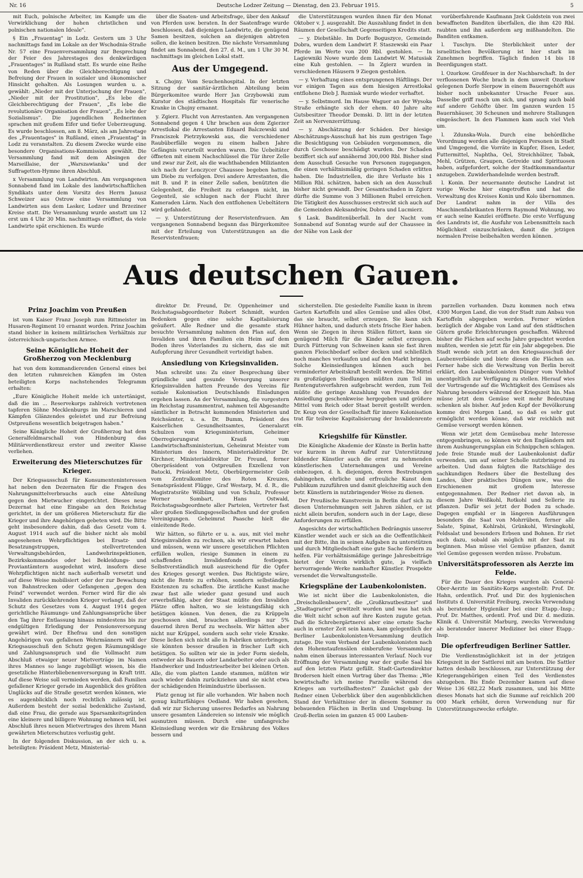Nr. 16 Deutsche Lodzer Zeitung — Dienstag, den 23. Februar 1915. 5
mit Euch, polnische Arbeiter, im Kampfe um die Verwirklichung der hohen christlichen und polnischen nationalen Ideale".
§ Ein „Frauentag" in Lodz. Gestern um 3 Uhr nachmittags fand im Lokale an der Wschodnia-Straße Nr. 57 eine Frauenversammlung zur Besprechung der Feier des Jahrestages des denkwürdigen „Frauentages" in Rußland statt. Es wurde eine Reihe von Reden über die Gleichberechtigung und Befreiung der Frauen in sozialer und ökonomischer Hinsicht gehalten. Als Losungen wurden u. a. gewählt: „Nieder mit der Unterjochung der Frauen", „Nieder mit der Prostitution", „Es lebe die Gleichberechtigung der Frauen", „Es lebe die revolutionäre Organisation der Frauen", „Es lebe der Sozialismus". Die jugendlichen Rednerinnen sprachen mit großem Eifer und tiefer Ueberzeugung. Es wurde beschlossen, am 8. März, als am Jahrestage des „Frauentages" in Rußland, einen „Frauentag" in Lodz zu veranstalten. Zu diesem Zwecke wurde eine besondere Organisations-Kommission gewählt. Die Versammlung fand mit dem Absingen der Marseillaise, der „Warszawianka" und der Suffragetten-Hymne ihren Abschluß.
x Versammlung von Landwirten. Am vergangenen Sonnabend fand im Lokale des landwirtschaftlichen Syndikats unter dem Vorsitz des Herrn Janusz Schweizer aus Ostrow eine Versammlung von Landwirten aus dem Lasker, Lodzer und Brzeziner Kreise statt. Die Versammlung wurde anstatt um 12 erst um 4 Uhr 30 Min. nachmittags eröffnet, da viele Landwirte spät erschienen. Es wurde
über die Saaten- und Arbeitsfrage, über den Ankauf von Pferden usw. beraten. In der Saatenfrage wurde beschlossen, daß diejenigen Landwirte, die genügend Samen besitzen, solchen an diejenigen abtreten sollen, die keinen besitzen. Die nächste Versammlung findet am Sonnabend, den 27. d. M., um 1 Uhr 30 M. nachmittags im gleichen Lokal statt.
Aus der Umgegend.
x. Chojny. Vom Seuchenhospital. In der letzten Sitzung der sanitär-ärztlichen Abteilung beim Bürgerkomitee wurde Herr Jan Grzybowski zum Kurator des städtischen Hospitals für venerische Kranke in Chojny ernannt.
y. Zgierz. Flucht von Arrestanten. Am vergangenen Sonnabend gegen 4 Uhr brachen aus dem Zgierzer Arrestlokal die Arrestanten Eduard Balczewski und Franciszek Pietrzykowski aus, die verschiedener Raubüberfälle wegen zu einem halben Jahre Gefängnis verurteilt worden waren. Die Uebeltäter öffneten mit einem Nachschlüssel die Tür ihrer Zelle und zwar zur Zeit, als die wachthabenden Milizianten sich nach der Lenczycer Chaussee begeben hatten, um Diebe zu verfolgen. Drei andere Arrestanten, die mit B. und P. in einer Zelle saßen, benützten die Gelegenheit, die Freiheit zu erlangen nicht, im Gegenteil, sie schlugen nach der Flucht ihrer Kameraden Lärm. Nach den entflohenen Uebeltätern wird gefahndet.
— y. Unterstützung der Reservistenfrauen. Am vergangenen Sonnabend begann das Bürgerkomitee mit der Erteilung von Unterstützungen an die Reservistenfrauen;
die Unterstützungen wurden ihnen für den Monat Oktober v. J. ausgezahlt. Die Auszahlung findet in den Räumen der Gesellschaft Gegenseitigen Kredits statt.
— y. Diebstähle. Im Dorfe Boguszyce, Gemeinde Dobra, wurden dem Landwirt F. Staszewski ein Paar Pferde im Werte von 200 Rbl. gestohlen. — In Lagiewniki Nowe wurde dem Landwirt W. Matusiak eine Kuh gestohlen. — In Zgierz wurden in verschiedenen Häusern 9 Ziegen gestohlen.
— y. Verhaftung eines entsprungenen Häftlings. Der vor einigen Tagen aus dem hiesigen Arrestlokal entflohene Dieb J. Rozniak wurde wieder verhaftet.
— y. Selbstmord. Im Hause Waguer an der Wysoka Straße erhängte sich der ehem. 40 Jahre alte Gutsbesitzer Theodor Demski. D. litt in der letzten Zeit an Nervenzerrüttung.
— y. Abschätzung der Schäden. Der hiesige Abschätzungs-Ausschuß hat bis zum gestrigen Tage die Besichtigung von Gebäuden vorgenommen, die durch Geschosse beschädigt wurden. Der Schaden beziffert sich auf annähernd 300,000 Rbl. Bisher sind dem Ausschuß Gesuche von Personen zugegangen, die einen verhältnismäßig geringen Schaden erlitten haben. Die Industriellen, die ihre Verluste bis 1 Million Rbl. schätzen, haben sich an den Ausschuß bisher nicht gewandt. Der Gesamtschaden in Zgierz dürfte die Summe von 3 Millionen Rubel erreichen. Die Tätigkeit des Ausschusses erstreckt sich auch auf die Gemeinden Aleksandrów, Dobra und Lucmierz.
§ Lask. Banditenüberfall. In der Nacht vom Sonnabend auf Sonntag wurde auf der Chaussee in der Nähe von Lask der
vorüberfahrende Kaufmann Jzek Goldstein von zwei bewaffneten Banditen überfallen, die ihm 420 Rbl. raubten und ihn außerdem arg mißhandelten. Die Banditen entkamen.
l. Tuschyn. Die Sterblichkeit unter der israelitischen Bevölkerung ist hier stark im Zunehmen begriffen. Täglich finden 14 bis 18 Beerdigungen statt.
l. Ozorkow. Großfeuer in der Nachbarschaft. In der verflossenen Woche brach in dem unweit Ozorkow gelegenen Dorfe Sierpow in einem Bauerngehöft aus bisher noch unbekannter Ursache Feuer aus. Dasselbe griff rasch um sich, und sprang auch bald auf andere Gehöfte über. Im ganzen wurden 15 Bauernhäuser, 30 Scheunen und mehrere Stallungen eingeäschert. In den Flammen kam auch viel Vieh um.
l. Zdunska-Wola. Durch eine behördliche Verordnung werden alle diejenigen Personen in Stadt und Umgegend, die Vorräte in Kupfer, Eisen, Leder, Futtermittel, Naphtha, Oel, Streichhölzer, Tabak, Mehl, Grützen, Graupen, Getreide und Spirituosen haben, aufgefordert, solche der Stadtkommandantur anzugeben. Zuwiderhandelnde werden bestraft.
l. Konin. Der neuernannte deutsche Landrat ist vorige Woche hier eingetroffen und hat die Verwaltung des Kreises Konin und Kolo übernommen. Der Landrat nahm in der Villa des Maschinenfabrikanten Herrn Raymond Wohnung, wo er auch seine Kanzlei eröffnete. Die erste Verfügung des Landrats ist, die Ausfuhr von Lebensmitteln nach Möglichkeit einzuschränken, damit die jetzigen normalen Preise beibehalten werden können.
Aus deutschen Gauen.
Prinz Joachim von Preußen
ist vom Kaiser Franz Joseph zum Rittmeister im Husaren-Regiment 10 ernannt worden. Prinz Joachim stand bisher in keinem militärischen Verhältnis zur österreichisch-ungarischen Armee.
Seine Königliche Hoheit der Großherzog von Mecklenburg
hat von dem kommandierenden General eines bei den letzten ruhmreichen Kämpfen im Osten beteiligten Korps nachstehendes Telegramm erhalten:
„Eure Königliche Hoheit melde ich untertänigst, daß die im ... Reservekorps zahlreich vertretenen tapferen Söhne Mecklenburgs im Marschieren und Kämpfen Glänzendes geleistet und zur Befreiung Ostpreußens wesentlich beigetragen haben."
Seine Königliche Hoheit der Großherzog hat dem Generalfeldmarschall von Hindenburg das Militärverdienstkreuz erster und zweiter Klasse verliehen.
Erweiterung des Mieterschutzes für Krieger.
Der Kriegsausschuß für Konsumenteninteressen hat neben den Dezernaten für die Fragen des Nahrungsmittelverbrauchs auch eine Abteilung gegen den Mietwucher eingerichtet. Dieses neue Dezernat hat eine Eingabe an den Reichstag gerichtet, in der um größeren Mieterschutz für die Krieger und ihre Angehörigen gebeten wird. Die Bitte geht insbesondere dahin, daß das Gesetz vom 4. August 1914 auch auf die bisher nicht als mobil angesehenen Wehrpflichtigen bei Ersatz- und Besatzungstruppen, stellvertretenden Verwaltungsbehörden, Landwehrinspektionen, Bezirkskommandos oder bei Bekleidungs- und Proviantämtern ausgedehnt wird, insofern diese Wehrpflichtigen nicht nach außerhalb versetzt und auf diese Weise mobilisiert oder der zur Bewachung von Bahnstrecken oder Gefangenen „gegen den Feind" verwendet werden. Ferner wird für die als Invaliden zurückkehrenden Krieger verlangt, daß der Schutz des Gesetzes vom 4. August 1914 gegen gerichtliche Räumungs- und Zahlungsansprüche über den Tag ihrer Entlassung hinaus mindestens bis zur endgültigen Erledigung der Pensionsversorgung gewährt wird. Der Ehefrau und den sonstigen Angehörigen von gefallenen Wehrmännern will der Kriegsausschuß den Schutz gegen Räumungsklage und Zahlungsanspruch und die Vollmacht zum Abschluß etwaiger neuer Mietverträge im Namen ihres Mannes so lange zugebilligt wissen, bis die gesetzliche Hinterbliebenenversorgung in Kraft tritt. Auf diese Weise soll vermieden werden, daß Familien gefallener Krieger gerade im Augenblick des größten Unglücks auf die Straße gesetzt werden können, wie es augenblicklich noch rechtlich zulässig ist. Außerdem besteht der sozial bedenkliche Zustand, daß eine Frau, die gerade aus Sparsamkeitsgründen eine kleinere und billigere Wohnung nehmen will, bei Abschluß ihres neuen Mietvertrages des ihrem Mann gewährten Mieterschutzes verlustig geht.
In der folgenden Diskussion, an der sich u. a. beteiligten: Präsident Metz, Ministerial-
direktor Dr. Freund, Dr. Oppenheimer und Reichstagsabgeordneter Robert Schmidt, wurden Bedenken gegen eine solche Kapitalisierung geäußert. Alle Redner und die gesamte stark besuchte Versammlung nahmen den Plan auf, den Invaliden und ihren Familien ein Heim auf dem Boden ihres Vaterlandes zu sichern, das sie mit Aufopferung ihrer Gesundheit verteidigt haben.
Ansiedlung von Kriegsinvaliden.
Man schreibt uns: Zu einer Besprechung über gründliche und gesunde Versorgung unserer Kriegsinvaliden hatten Freunde des Vereins für soziale Kolonisation Deutschlands Einladungen ergehen lassen. An der Versammlung, die vorgestern im Reichstag zusammentrat, nahmen teil Abgesandte sämtlicher in Betracht kommenden Ministerien und Reichsämter, u. a. Dr. Bumm, Präsident des Kaiserlichen Gesundheitsamtes, Generalarzt Schulzen vom Kriegsministerium, Geheimer Oberregierungsrat Krauß vom Landwirtschaftsministerium, Geheimrat Meister vom Ministerium des Innern, Ministerialdirektor Dr. Kirchner, Ministerialdirektor Dr. Freund, ferner Oberpräsident von Ostpreußen Exzellenz von Batocki, Präsident Metz, Oberbürgermeister Geib vom Zentralkomitee des Roten Kreuzes, Senatspräsident Flügge, Graf Westarp, M. d. R., die Magistratsräte Wölbling und von Schulz, Professor Werner Sombart, Hans Ostwald, Reichstagsabgeordnete aller Parteien, Vertreter fast aller großen Siedlungsgesellschaften und der großen Vereinigungen. Geheimrat Paasche hielt die einleitende Rede.
Wir hätten, so führte er u. a. aus, mit viel mehr Kriegsinvaliden zu rechnen, als wir erwartet haben und müssen, wenn wir unsere gesetzlichen Pflichten erfüllen wollen, riesige Summen in einem zu schaffenden Invalidenfonds festlegen. Selbstverständlich muß ausreichend für die Opfer des Krieges gesorgt werden. Das Richtigste wäre, nicht die Rente zu erhöhen, sondern selbständige Existenzen zu schaffen. Die ärztliche Kunst mache zwar fast alle wieder ganz gesund und auch erwerbsfähig, aber der Staat müßte den Invaliden Plätze offen halten, wo sie leistungsfähig sich betätigen können. Von denen, die zu Krüppeln geschossen sind, brauchen allerdings nur 5% dauernd ihren Beruf zu wechseln. Wir hätten aber nicht nur Krüppel, sondern auch sehr viele Kranke. Diese ließen sich nicht alle in Fabriken unterbringen, sie könnten besser draußen in frischer Luft sich betätigen. So sollten wir sie in jeder Form siedeln, entweder als Bauern oder Landarbeiter oder auch als Handwerker und Industriearbeiter bei kleinen Orten. Alle, die vom platten Lande stammen, müßten wir auch wieder dahin zurückziehen und sie nicht etwa der schädigenden Heimindustrie überlassen.
Platz genug ist für alle vorhanden. Wir haben noch genug kulturfähiges Oedland. Wir haben gesehen, daß wir zur Sicherung unseres Bedarfes an Nahrung unsere gesamten Ländereien so intensiv wie möglich ausnutzen müssen. Durch eine umfangreiche Kleinsiedlung werden wir die Ernährung des Volkes bessern und
sicherstellen. Die gesiedelte Familie kann in ihrem Garten Kartoffeln und alles Gemüse und alles Obst, das sie braucht, selbst erzeugen. Sie kann sich Hühner halten, und dadurch stets frische Eier haben. Wenn sie Ziegen in ihren Ställen füttert, kann sie genügend Milch für die Kinder selbst erzeugen. Durch Fütterung von Schweinen kann sie fast ihren ganzen Fleischbedarf selber decken und schließlich noch manches verkaufen und auf den Markt bringen. Solche Kleinsiedlungen können auch bei verminderter Arbeitskraft bestellt werden. Die Mittel zu großzügigen Siedlungen müßten zum Teil im Rentengutsverfahren aufgebracht werden, zum Teil müßte die geringe Anzahlung von Freunden der Ansiedlung geschenkweise hergegeben und größere Mittel vom Reich oder Staat bereit gestellt werden. Dr. Keup von der Gesellschaft für innere Kolonisation trat für teilweise Kapitalisierung der Invalidenrente ein.
Kriegshilfe für Künstler.
Die Königliche Akademie der Künste in Berlin hatte vor kurzem in ihrem Aufruf zur Unterstützung bildender Künstler auch die ernst zu nehmenden künstlerischen Unternehmungen und Vereine einbezogen, d. h. diejenigen, deren Bestrebungen dahingehen, ehrliche und erfreuliche Kunst dem Publikum zuzuführen und damit gleichzeitig auch den betr. Künstlern in nutzbringender Weise zu dienen.
Der Preußische Kunstverein in Berlin darf sich zu diesen Unternehmungen seit Jahren zählen, er ist nicht allein berufen, sondern auch in der Lage, diese Anforderungen zu erfüllen.
Angesichts der wirtschaftlichen Bedrängnis unserer Künstler wendet auch er sich an die Oeffentlichkeit mit der Bitte, ihn in seinen Aufgaben zu unterstützen und durch Mitgliedschaft eine gute Sache fördern zu helfen. Für verhältnismäßige geringe Jahresbeiträge bietet der Verein wirklich gute, ja vielfach hervorragende Werke namhafter Künstler. Prospekte versendet die Verwaltungsstelle.
Kriegspläne der Laubenkolonisten.
Wie ist nicht über die Laubenkolonisten, die „Dreischollenbauern", die „Großkrautbesitzer" und „Stadtagrarier" gewitzelt worden und was hat sich die Welt nicht schon auf ihre Kosten zugute getan. Daß die Schrebergärtnerei aber eine ernste Sache auch in ernster Zeit sein kann, kam gelegentlich der Berliner Laubenkolonisten-Versammlung deutlich zutage. Die vom Verband der Laubenkolonisten nach den Hohenstaufensälen einberufene Versammlung nahm einen überaus interessanten Verlauf. Noch vor Eröffnung der Versammlung war der große Saal bis auf den letzten Platz gefüllt. Stadt-Gartendirektor Brodersen hielt einen Vortrag über das Thema: „Wie bewirtschafte ich meine Parzelle während des Krieges am vorteilhaftesten?" Zunächst gab der Redner einen Ueberblick über den augenblicklichen Stand der Verhältnisse der in diesem Sommer zu bebauenden Flächen in Berlin und Umgebung. In Groß-Berlin seien im ganzen 45 000 Lauben-
parzellen vorhanden. Dazu kommen noch etwa 4300 Morgen Land, die von der Stadt zum Anbau von Kartoffeln abgegeben werden. Ferner würden bezüglich der Abgabe von Land auf den städtischen Gütern große Erleichterungen geschaffen. Während bisher die Flächen auf sechs Jahre gepachtet werden mußten, werden sie jetzt für ein Jahr abgegeben. Die Stadt wende sich jetzt an den Kriegsausschuß der Laubenverbände und biete diesen die Flächen an. Ferner habe sich die Verwaltung von Berlin bereit erklärt, den Laubenkolonisten Dünger vom Viehhof unentgeltlich zur Verfügung zu stellen. Hierauf wies der Vortragende auf die Wichtigkeit des Gemüses als Nahrung besonders während der Kriegszeit hin. Man müsse jetzt dem Gemüse weit mehr Bedeutung schenken als bisher. Auf jeden Kopf der Bevölkerung komme drei Morgen Land, so daß es sehr gut ermöglicht werden könne, daß wir reichlich mit Gemüse versorgt werden können.
Wenn wir jetzt dem Gemüsebau mehr Interesse entgegenbringen, so können wir den Engländern mit ihrem Aushungerungsplan ein Schnippchen schlagen. Jede freie Stunde muß der Laubenkolonist dafür verwenden, um auf seiner Scholle nutzbringend zu arbeiten. Und dann folgten die Ratschläge des sachkundigen Redners über die Bestellung des Landes, über praktisches Düngen usw., was die Erschienenen mit großem Interesse entgegennahmen. Der Redner riet davon ab, in diesem Jahre Weißkohl, Rotkohl und Sellerie zu pflanzen. Dafür sei jetzt der Boden zu schade. Dagegen empfahl er in längeren Ausführungen besonders die Saat von Mohrrüben, ferner alle Salate, Spinat, Kohlrabi, Grünkohl, Wirsingkohl, Feldsalat und besonders Erbsen und Bohnen. Er riet auch dazu, sobald als möglich mit der Saat zu beginnen. Man müsse viel Gemüse pflanzen, damit viel Gemüse gegessen werden müsse. Probatum.
Universitätsprofessoren als Aerzte im Felde.
Für die Dauer des Krieges wurden als General-Ober-Aerzte im Sanitäts-Korps angestellt: Prof. Dr. Hahn, ordentlich. Prof. und Dir. des hygienischen Instituts d. Universität Freiburg, zwecks Verwendung als beratender Hygieniker bei einer Etapp.-Insp.; Prof. Dr. Matthes, ordentl. Prof. und Dir. d. medizin. Klinik d. Universität Marburg, zwecks Verwendung als beratender innerer Mediziner bei einer Etapp.-Insp.
Die opferfreudigen Berliner Sattler.
Die Verdienstmöglichkeit ist in der jetzigen Kriegszeit in der Sattlerei mit am besten. Die Sattler hatten deshalb beschlossen, zur Unterstützung der Kriegerangehörigen einen Teil des Verdienstes abzugeben. Bis Ende Dezember kamen auf diese Weise 136 682,22 Mark zusammen, und bis Mitte dieses Monats hat sich die Summe auf reichlich 200 000 Mark erhöht, deren Verwendung nur für Unterstützungszwecke erfolgte.